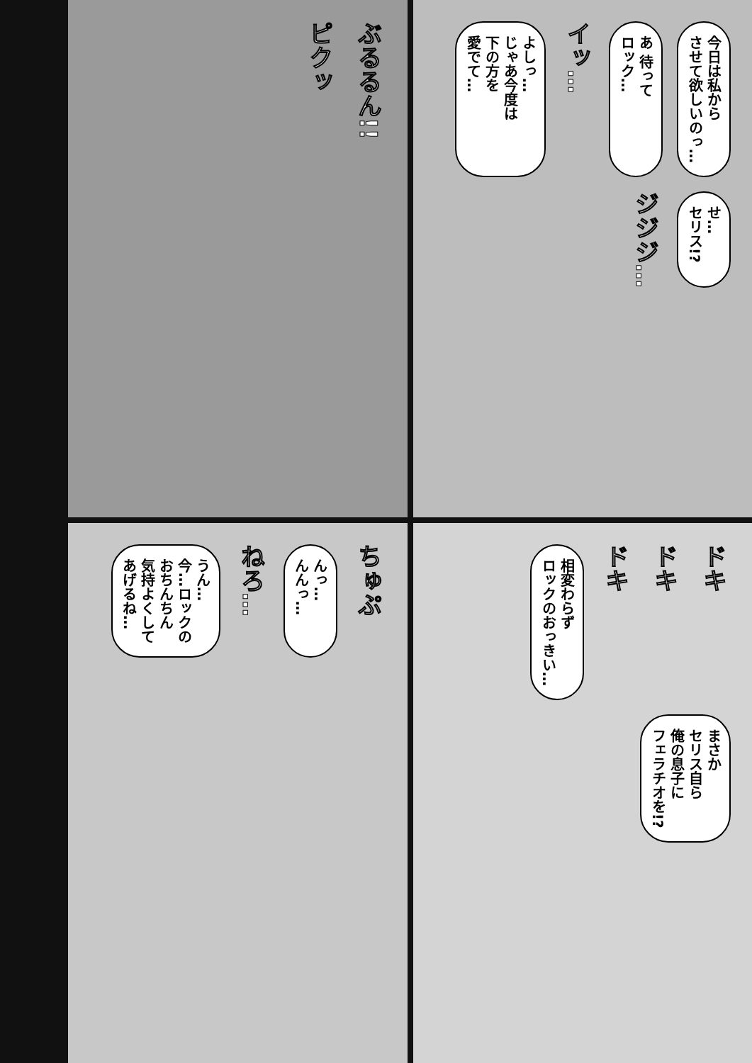ピクッ
ぶるるん!!
よしっ…
じゃあ今度は
下の方を
愛でて…
イッ…
あ 待って
ロック…
今日は私から
させて欲しいのっ…
ジジジ…
せ…
セリス!?
うん…
今…ロックの
おちんちん
気持よくして
あげるね…
ねろ…
んっ…
んんっ…
ちゅぷ
相変わらず
ロックのおっきい…
ドキ
ドキ
ドキ
まさか
セリス自ら
俺の息子に
フェラチオを!?